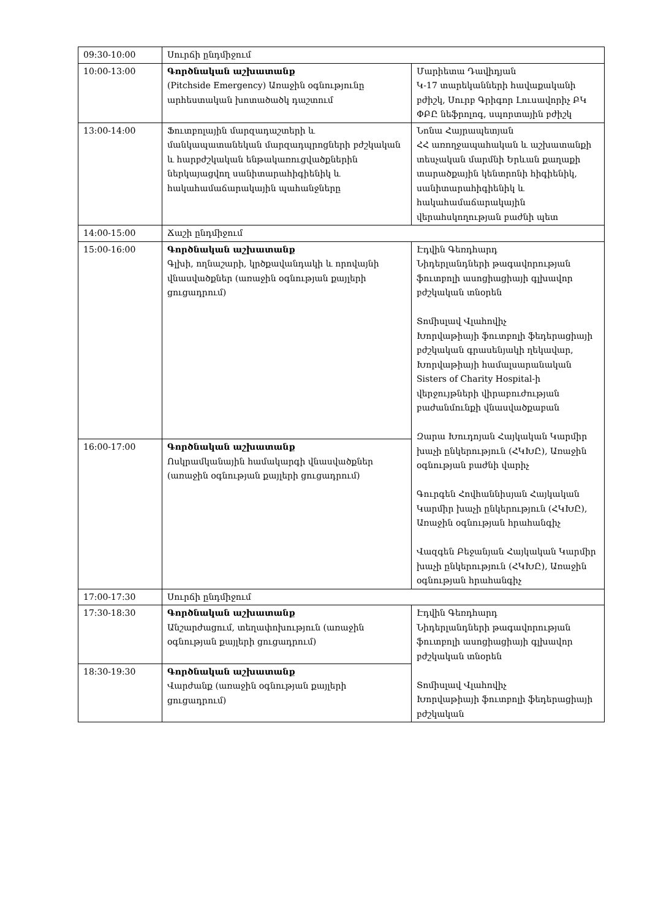| 09:30-10:00 | Սուրճի ընդմիջում | |
| 10:00-13:00 | Գործնական աշխատանք (Pitchside Emergency) Առաջին օգնությունը արհեստական խոտածածկ դաշտում | Մարիետա Դավիդյան Կ-17 տարեկանների հավաքականի բժիշկ, Սուրբ Գրիգոր Լուսավորիչ ԲԿ ՓԲԸ նեֆրոլոգ, սպորտային բժիշկ |
| 13:00-14:00 | Ֆուտբոլային մարզադաշտերի և մանկապատանեկան մարզադպրոցների բժշկական և հարբժշկական ենթակառուցվածքներին ներկայացվող սանիտարահիգիենիկ և հակահամաճարակային պահանջները | Նոնա Հայրապետյան ՀՀ առողջապահական և աշխատանքի տեսչական մարմնի Երևան քաղաքի տարածքային կենտրոնի հիգիենիկ, սանիտարահիգիենիկ և հակահամաճարակային վերահսկողության բաժնի պետ |
| 14:00-15:00 | Ճաշի ընդմիջում | |
| 15:00-16:00 | Գործնական աշխատանք Գլխի, ողնաշարի, կրծքավանդակի և որովայնի վնասվածքներ (առաջին օգնության քայլերի ցուցադրում) | Էդվին Գեռդհարդ Նիդերլանդների թագավորության ֆուտբոլի ասոցիացիայի գլխավոր բժշկական տնօրեն Տոմիսլավ Վլահովիչ Խորվաթիայի ֆուտբոլի ֆեդերացիայի բժշկական գրասենյակի ղեկավար, Խորվաթիայի համալսարանական Sisters of Charity Hospital-ի վերջույթների վիրաբուժության բաժանմունքի վնասվածքաբան Զարա Խուդոյան Հայկական Կարմիր խաչի ընկերություն (ՀԿԽԸ), Առաջին օգնության բաժնի վարիչ Գուրգեն Հովհաննիսյան Հայկական Կարմիր խաչի ընկերություն (ՀԿԽԸ), Առաջին օգնության հրահանգիչ Վազգեն Բեջանյան Հայկական Կարմիր խաչի ընկերություն (ՀԿԽԸ), Առաջին օգնության հրահանգիչ |
| 16:00-17:00 | Գործնական աշխատանք Ոսկրամկանային համակարգի վնասվածքներ (առաջին օգնության քայլերի ցուցադրում) | |
| 17:00-17:30 | Սուրճի ընդմիջում | |
| 17:30-18:30 | Գործնական աշխատանք Անշարժացում, տեղափոխություն (առաջին օգնության քայլերի ցուցադրում) | Էդվին Գեռդհարդ Նիդերլանդների թագավորության ֆուտբոլի ասոցիացիայի գլխավոր բժշկական տնօրեն Տոմիսլավ Վլահովիչ Խորվաթիայի ֆուտբոլի ֆեդերացիայի բժշկական |
| 18:30-19:30 | Գործնական աշխատանք Վարժանք (առաջին օգնության քայլերի ցուցադրում) | |